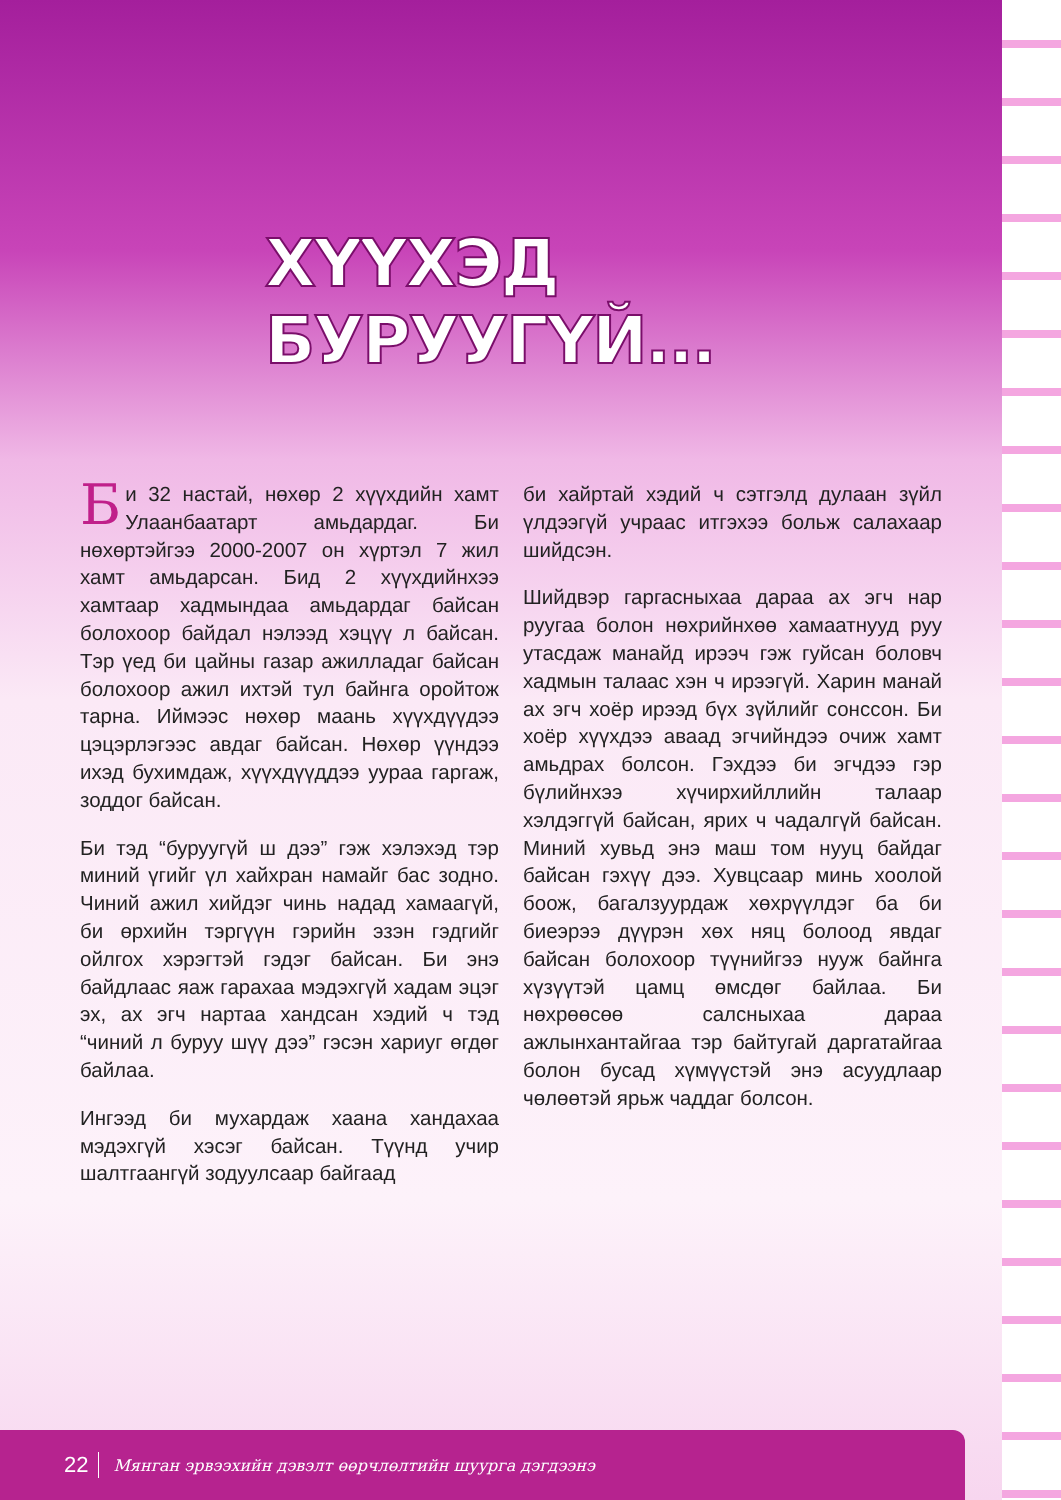ХҮҮХЭД БУРУУГҮЙ...
Би 32 настай, нөхөр 2 хүүхдийн хамт Улаанбаатарт амьдардаг. Би нөхөртэйгээ 2000-2007 он хүртэл 7 жил хамт амьдарсан. Бид 2 хүүхдийнхээ хамтаар хадмындаа амьдардаг байсан болохоор байдал нэлээд хэцүү л байсан. Тэр үед би цайны газар ажилладаг байсан болохоор ажил ихтэй тул байнга оройтож тарна. Иймээс нөхөр маань хүүхдүүдээ цэцэрлэгээс авдаг байсан. Нөхөр үүндээ ихэд бухимдаж, хүүхдүүддээ уураа гаргаж, зоддог байсан.
Би тэд “буруугүй ш дээ” гэж хэлэхэд тэр миний үгийг үл хайхран намайг бас зодно. Чиний ажил хийдэг чинь надад хамаагүй, би өрхийн тэргүүн гэрийн эзэн гэдгийг ойлгох хэрэгтэй гэдэг байсан. Би энэ байдлаас яаж гарахаа мэдэхгүй хадам эцэг эх, ах эгч нартаа хандсан хэдий ч тэд “чиний л буруу шүү дээ” гэсэн хариуг өгдөг байлаа.
Ингээд би мухардаж хаана хандахаа мэдэхгүй хэсэг байсан. Түүнд учир шалтгаангүй зодуулсаар байгаад
би хайртай хэдий ч сэтгэлд дулаан зүйл үлдээгүй учраас итгэхээ больж салахаар шийдсэн.
Шийдвэр гаргасныхаа дараа ах эгч нар руугаа болон нөхрийнхөө хамаатнууд руу утасдаж манайд ирээч гэж гуйсан боловч хадмын талаас хэн ч ирээгүй. Харин манай ах эгч хоёр ирээд бүх зүйлийг сонссон. Би хоёр хүүхдээ аваад эгчийндээ очиж хамт амьдрах болсон. Гэхдээ би эгчдээ гэр бүлийнхээ хүчирхийллийн талаар хэлдэггүй байсан, ярих ч чадалгүй байсан. Миний хувьд энэ маш том нууц байдаг байсан гэхүү дээ. Хувцсаар минь хоолой боож, багалзуурдаж хөхрүүлдэг ба би биеэрээ дүүрэн хөх няц болоод явдаг байсан болохоор түүнийгээ нууж байнга хүзүүтэй цамц өмсдөг байлаа. Би нөхрөөсөө салсныхаа дараа ажлынхантайгаа тэр байтугай даргатайгаа болон бусад хүмүүстэй энэ асуудлаар чөлөөтэй ярьж чаддаг болсон.
22 Мянган эрвээхийн дэвэлт өөрчлөлтийн шуурга дэгдээнэ